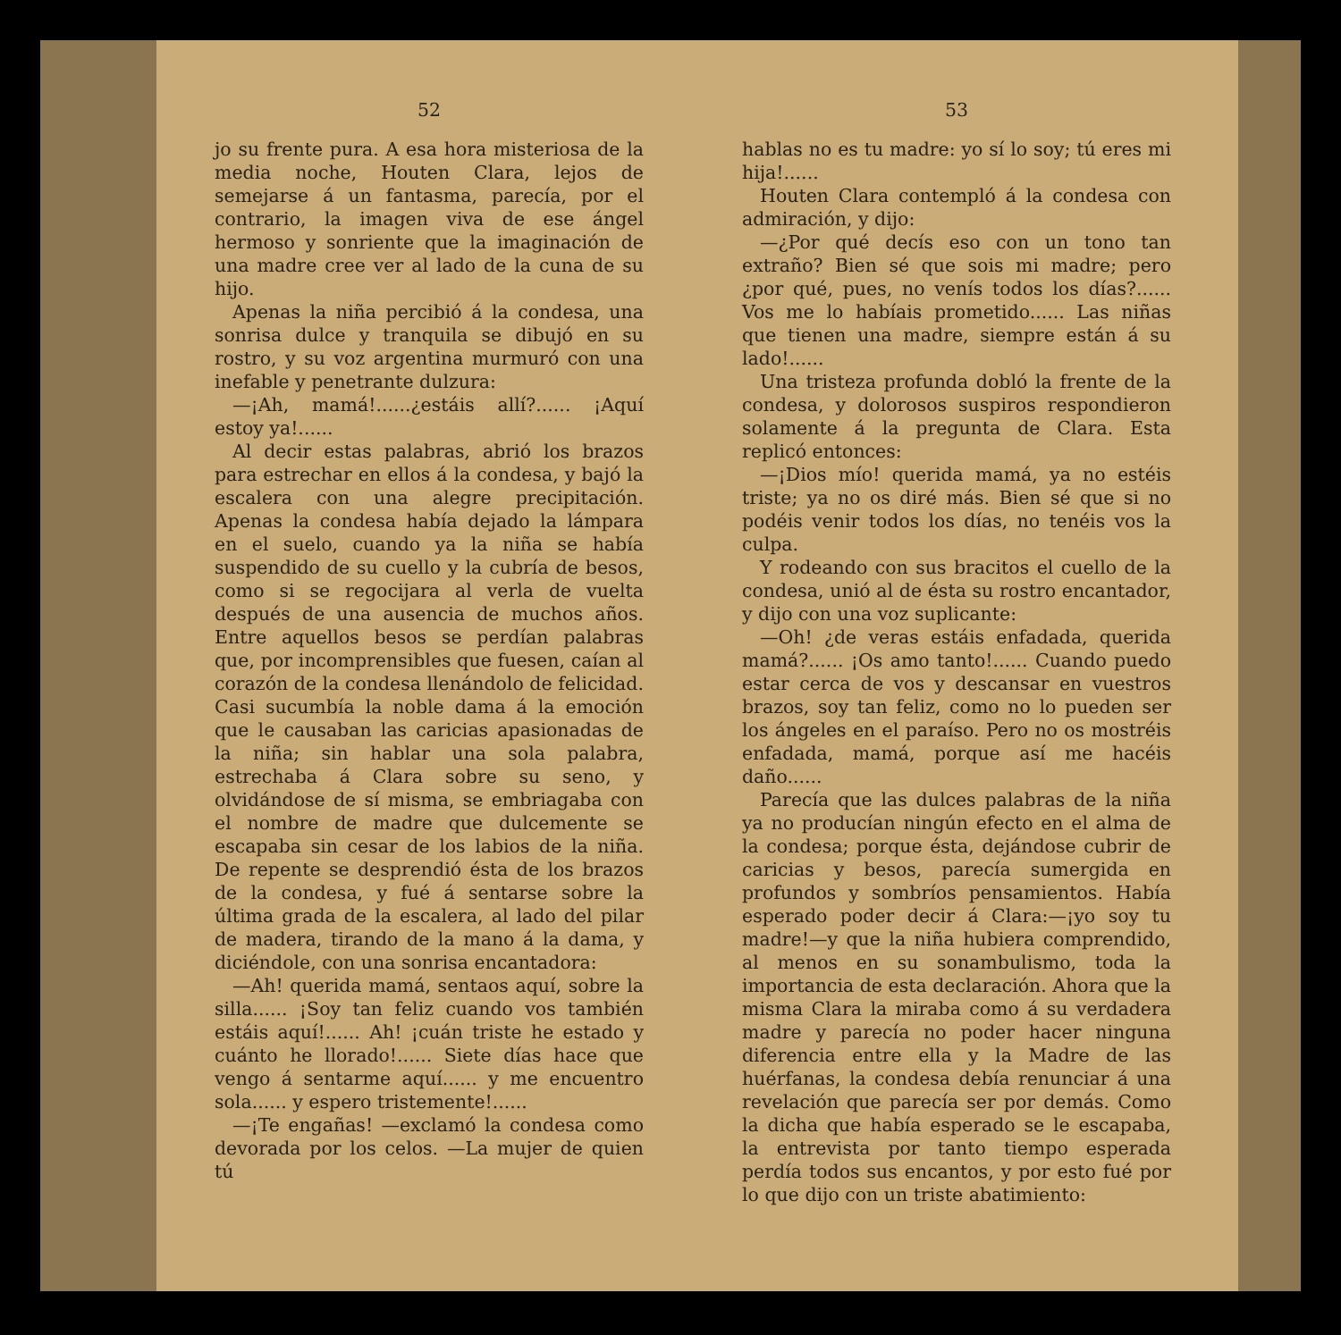52
jo su frente pura. A esa hora misteriosa de la media noche, Houten Clara, lejos de semejarse á un fantasma, parecía, por el contrario, la imagen viva de ese ángel hermoso y sonriente que la imaginación de una madre cree ver al lado de la cuna de su hijo.
Apenas la niña percibió á la condesa, una sonrisa dulce y tranquila se dibujó en su rostro, y su voz argentina murmuró con una inefable y penetrante dulzura:
—¡Ah, mamá!......¿estáis allí?...... ¡Aquí estoy ya!......
Al decir estas palabras, abrió los brazos para estrechar en ellos á la condesa, y bajó la escalera con una alegre precipitación. Apenas la condesa había dejado la lámpara en el suelo, cuando ya la niña se había suspendido de su cuello y la cubría de besos, como si se regocijara al verla de vuelta después de una ausencia de muchos años. Entre aquellos besos se perdían palabras que, por incomprensibles que fuesen, caían al corazón de la condesa llenándolo de felicidad. Casi sucumbía la noble dama á la emoción que le causaban las caricias apasionadas de la niña; sin hablar una sola palabra, estrechaba á Clara sobre su seno, y olvidándose de sí misma, se embriagaba con el nombre de madre que dulcemente se escapaba sin cesar de los labios de la niña. De repente se desprendió ésta de los brazos de la condesa, y fué á sentarse sobre la última grada de la escalera, al lado del pilar de madera, tirando de la mano á la dama, y diciéndole, con una sonrisa encantadora:
—Ah! querida mamá, sentaos aquí, sobre la silla...... ¡Soy tan feliz cuando vos también estáis aquí!...... Ah! ¡cuán triste he estado y cuánto he llorado!...... Siete días hace que vengo á sentarme aquí...... y me encuentro sola...... y espero tristemente!......
—¡Te engañas! —exclamó la condesa como devorada por los celos. —La mujer de quien tú
53
hablas no es tu madre: yo sí lo soy; tú eres mi hija!......
Houten Clara contempló á la condesa con admiración, y dijo:
—¿Por qué decís eso con un tono tan extraño? Bien sé que sois mi madre; pero ¿por qué, pues, no venís todos los días?...... Vos me lo habíais prometido...... Las niñas que tienen una madre, siempre están á su lado!......
Una tristeza profunda dobló la frente de la condesa, y dolorosos suspiros respondieron solamente á la pregunta de Clara. Esta replicó entonces:
—¡Dios mío! querida mamá, ya no estéis triste; ya no os diré más. Bien sé que si no podéis venir todos los días, no tenéis vos la culpa.
Y rodeando con sus bracitos el cuello de la condesa, unió al de ésta su rostro encantador, y dijo con una voz suplicante:
—Oh! ¿de veras estáis enfadada, querida mamá?...... ¡Os amo tanto!...... Cuando puedo estar cerca de vos y descansar en vuestros brazos, soy tan feliz, como no lo pueden ser los ángeles en el paraíso. Pero no os mostréis enfadada, mamá, porque así me hacéis daño......
Parecía que las dulces palabras de la niña ya no producían ningún efecto en el alma de la condesa; porque ésta, dejándose cubrir de caricias y besos, parecía sumergida en profundos y sombríos pensamientos. Había esperado poder decir á Clara:—¡yo soy tu madre!—y que la niña hubiera comprendido, al menos en su sonambulismo, toda la importancia de esta declaración. Ahora que la misma Clara la miraba como á su verdadera madre y parecía no poder hacer ninguna diferencia entre ella y la Madre de las huérfanas, la condesa debía renunciar á una revelación que parecía ser por demás. Como la dicha que había esperado se le escapaba, la entrevista por tanto tiempo esperada perdía todos sus encantos, y por esto fué por lo que dijo con un triste abatimiento: